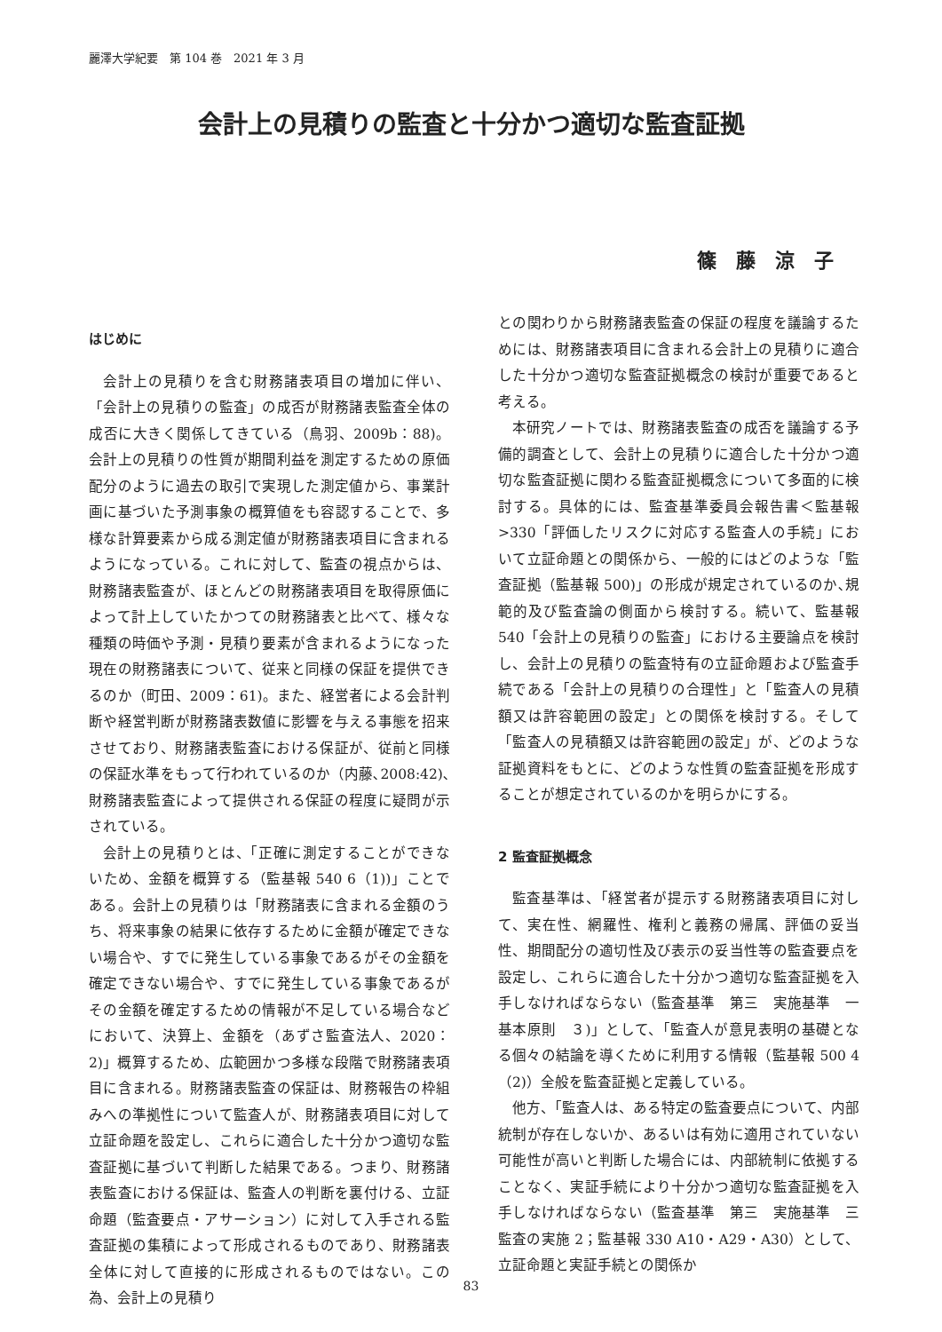麗澤大学紀要　第 104 巻　2021 年 3 月
会計上の見積りの監査と十分かつ適切な監査証拠
篠藤涼子
はじめに
会計上の見積りを含む財務諸表項目の増加に伴い、「会計上の見積りの監査」の成否が財務諸表監査全体の成否に大きく関係してきている（鳥羽、2009b：88)。会計上の見積りの性質が期間利益を測定するための原価配分のように過去の取引で実現した測定値から、事業計画に基づいた予測事象の概算値をも容認することで、多様な計算要素から成る測定値が財務諸表項目に含まれるようになっている。これに対して、監査の視点からは、財務諸表監査が、ほとんどの財務諸表項目を取得原価によって計上していたかつての財務諸表と比べて、様々な種類の時価や予測・見積り要素が含まれるようになった現在の財務諸表について、従来と同様の保証を提供できるのか（町田、2009：61)。また、経営者による会計判断や経営判断が財務諸表数値に影響を与える事態を招来させており、財務諸表監査における保証が、従前と同様の保証水準をもって行われているのか（内藤､2008:42)､財務諸表監査によって提供される保証の程度に疑問が示されている。
会計上の見積りとは、「正確に測定することができないため、金額を概算する（監基報 540 6（1))」ことである。会計上の見積りは「財務諸表に含まれる金額のうち、将来事象の結果に依存するために金額が確定できない場合や、すでに発生している事象であるがその金額を確定できない場合や、すでに発生している事象であるがその金額を確定するための情報が不足している場合などにおいて、決算上、金額を（あずさ監査法人、2020：2)」概算するため、広範囲かつ多様な段階で財務諸表項目に含まれる。財務諸表監査の保証は、財務報告の枠組みへの準拠性について監査人が、財務諸表項目に対して立証命題を設定し、これらに適合した十分かつ適切な監査証拠に基づいて判断した結果である。つまり、財務諸表監査における保証は、監査人の判断を裏付ける、立証命題（監査要点・アサーション）に対して入手される監査証拠の集積によって形成されるものであり、財務諸表全体に対して直接的に形成されるものではない。この為、会計上の見積り
との関わりから財務諸表監査の保証の程度を議論するためには、財務諸表項目に含まれる会計上の見積りに適合した十分かつ適切な監査証拠概念の検討が重要であると考える。
本研究ノートでは、財務諸表監査の成否を議論する予備的調査として、会計上の見積りに適合した十分かつ適切な監査証拠に関わる監査証拠概念について多面的に検討する。具体的には、監査基準委員会報告書＜監基報 >330「評価したリスクに対応する監査人の手続」において立証命題との関係から、一般的にはどのような「監査証拠（監基報 500)」の形成が規定されているのか､規範的及び監査論の側面から検討する。続いて、監基報 540「会計上の見積りの監査」における主要論点を検討し、会計上の見積りの監査特有の立証命題および監査手続である「会計上の見積りの合理性」と「監査人の見積額又は許容範囲の設定」との関係を検討する。そして「監査人の見積額又は許容範囲の設定」が、どのような証拠資料をもとに、どのような性質の監査証拠を形成することが想定されているのかを明らかにする。
2 監査証拠概念
監査基準は、「経営者が提示する財務諸表項目に対して、実在性、網羅性、権利と義務の帰属、評価の妥当性、期間配分の適切性及び表示の妥当性等の監査要点を設定し、これらに適合した十分かつ適切な監査証拠を入手しなければならない（監査基準　第三　実施基準　一基本原則　３)」として、「監査人が意見表明の基礎となる個々の結論を導くために利用する情報（監基報 500 4（2)）全般を監査証拠と定義している。
他方、「監査人は、ある特定の監査要点について、内部統制が存在しないか、あるいは有効に適用されていない可能性が高いと判断した場合には、内部統制に依拠することなく、実証手続により十分かつ適切な監査証拠を入手しなければならない（監査基準　第三　実施基準　三　監査の実施 2；監基報 330 A10・A29・A30）として、立証命題と実証手続との関係か
83